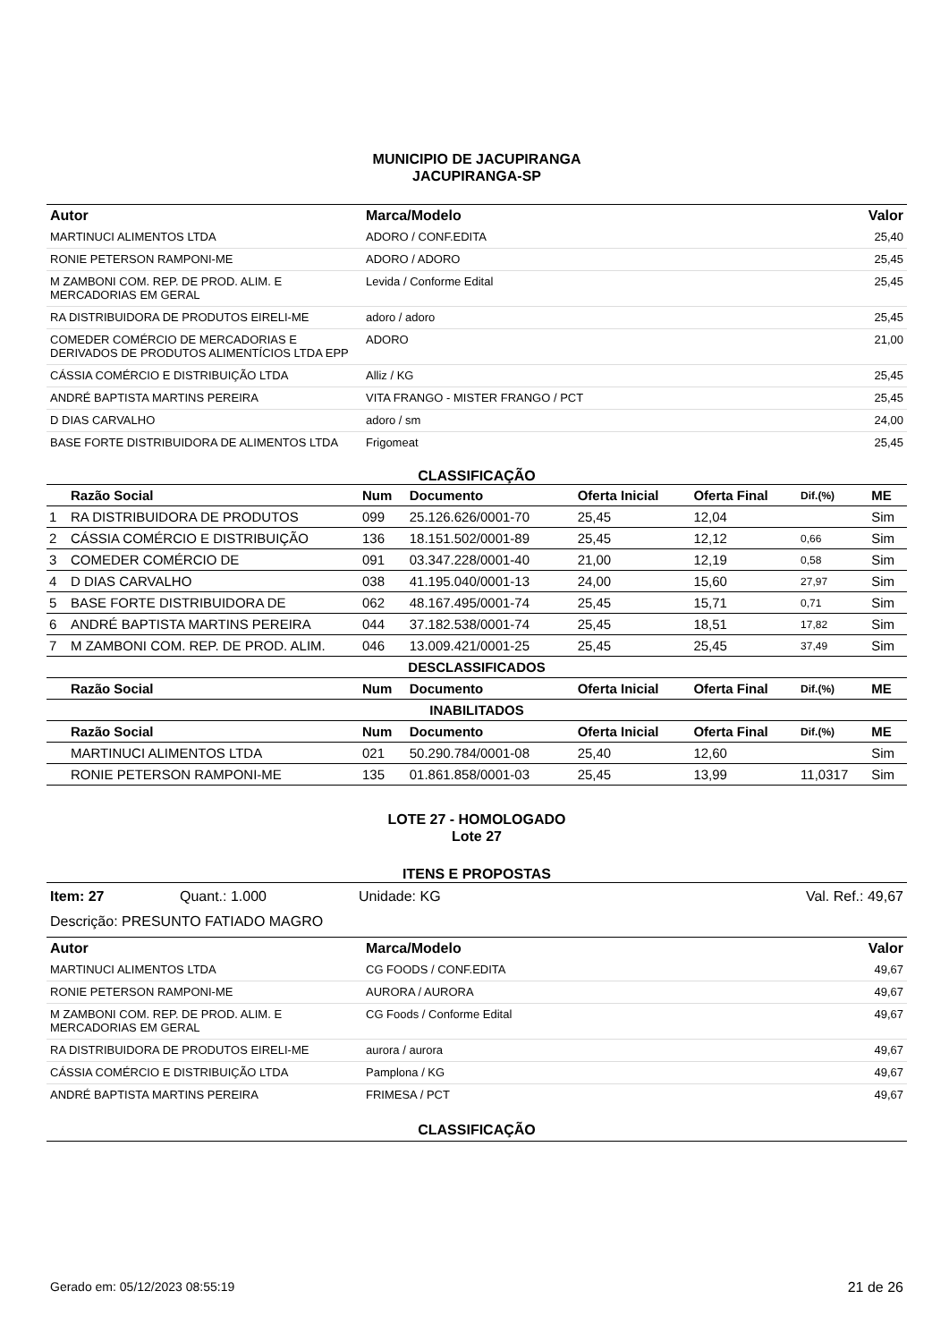MUNICIPIO DE JACUPIRANGA
JACUPIRANGA-SP
| Autor | Marca/Modelo | Valor |
| --- | --- | --- |
| MARTINUCI ALIMENTOS LTDA | ADORO / CONF.EDITA | 25,40 |
| RONIE PETERSON RAMPONI-ME | ADORO / ADORO | 25,45 |
| M ZAMBONI COM. REP. DE PROD. ALIM. E MERCADORIAS EM GERAL | Levida / Conforme Edital | 25,45 |
| RA DISTRIBUIDORA DE PRODUTOS EIRELI-ME | adoro / adoro | 25,45 |
| COMEDER COMÉRCIO DE MERCADORIAS E DERIVADOS DE PRODUTOS ALIMENTÍCIOS LTDA EPP | ADORO | 21,00 |
| CÁSSIA COMÉRCIO E DISTRIBUIÇÃO LTDA | Alliz / KG | 25,45 |
| ANDRÉ BAPTISTA MARTINS PEREIRA | VITA FRANGO - MISTER FRANGO / PCT | 25,45 |
| D DIAS CARVALHO | adoro / sm | 24,00 |
| BASE FORTE DISTRIBUIDORA DE ALIMENTOS LTDA | Frigomeat | 25,45 |
CLASSIFICAÇÃO
| | Razão Social | Num | Documento | Oferta Inicial | Oferta Final | Dif.(%) | ME |
| --- | --- | --- | --- | --- | --- | --- | --- |
| 1 | RA DISTRIBUIDORA DE PRODUTOS | 099 | 25.126.626/0001-70 | 25,45 | 12,04 | | Sim |
| 2 | CÁSSIA COMÉRCIO E DISTRIBUIÇÃO | 136 | 18.151.502/0001-89 | 25,45 | 12,12 | 0,66 | Sim |
| 3 | COMEDER COMÉRCIO DE | 091 | 03.347.228/0001-40 | 21,00 | 12,19 | 0,58 | Sim |
| 4 | D DIAS CARVALHO | 038 | 41.195.040/0001-13 | 24,00 | 15,60 | 27,97 | Sim |
| 5 | BASE FORTE DISTRIBUIDORA DE | 062 | 48.167.495/0001-74 | 25,45 | 15,71 | 0,71 | Sim |
| 6 | ANDRÉ BAPTISTA MARTINS PEREIRA | 044 | 37.182.538/0001-74 | 25,45 | 18,51 | 17,82 | Sim |
| 7 | M ZAMBONI COM. REP. DE PROD. ALIM. | 046 | 13.009.421/0001-25 | 25,45 | 25,45 | 37,49 | Sim |
| DESCLASSIFICADOS | | | | | | | |
| | Razão Social | Num | Documento | Oferta Inicial | Oferta Final | Dif.(%) | ME |
| INABILITADOS | | | | | | | |
| | Razão Social | Num | Documento | Oferta Inicial | Oferta Final | Dif.(%) | ME |
| | MARTINUCI ALIMENTOS LTDA | 021 | 50.290.784/0001-08 | 25,40 | 12,60 | | Sim |
| | RONIE PETERSON RAMPONI-ME | 135 | 01.861.858/0001-03 | 25,45 | 13,99 | 11,0317 | Sim |
LOTE 27 - HOMOLOGADO
Lote 27
ITENS E PROPOSTAS
Item: 27 Quant.: 1.000 Unidade: KG Val. Ref.: 49,67
Descrição: PRESUNTO FATIADO MAGRO
| Autor | Marca/Modelo | Valor |
| --- | --- | --- |
| MARTINUCI ALIMENTOS LTDA | CG FOODS / CONF.EDITA | 49,67 |
| RONIE PETERSON RAMPONI-ME | AURORA / AURORA | 49,67 |
| M ZAMBONI COM. REP. DE PROD. ALIM. E MERCADORIAS EM GERAL | CG Foods / Conforme Edital | 49,67 |
| RA DISTRIBUIDORA DE PRODUTOS EIRELI-ME | aurora / aurora | 49,67 |
| CÁSSIA COMÉRCIO E DISTRIBUIÇÃO LTDA | Pamplona / KG | 49,67 |
| ANDRÉ BAPTISTA MARTINS PEREIRA | FRIMESA / PCT | 49,67 |
CLASSIFICAÇÃO
Gerado em: 05/12/2023 08:55:19 21 de 26